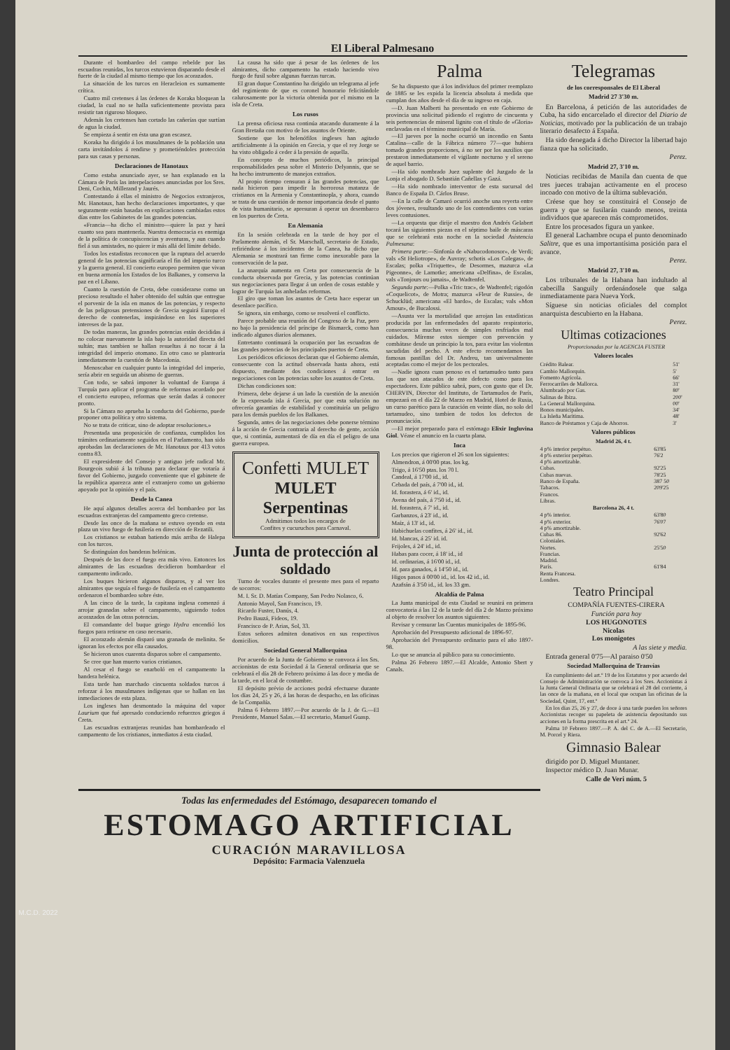El Liberal Palmesano
Durante el bombardeo del campo rebelde por las escuadras reunidas, los turcos estuvieron disparando desde el fuerte de la ciudad al mismo tiempo que los acorazados.
La situación de los turcos en Heracleion es sumamente crítica.
Cuatro mil cretenses á las órdenes de Koraka bloquean la ciudad, la cual no se halla suficientemente provista para resistir tan riguroso bloqueo.
Además los cretenses han cortado las cañerías que surtían de agua la ciudad.
Se empieza á sentir en ésta una gran escasez.
Koraka ha dirigido á los musulmanes de la población una carta invitándolos á rendirse y prometiéndoles protección para sus casas y personas.
Declaraciones de Hanotaux
Como estaba anunciado ayer, se han explanado en la Cámara de París las interpelaciones anunciadas por los Sres. Deni, Cochin, Millerand y Jaurés.
Contestando á ellas el ministro de Negocios extranjeros, Mr. Hanotaux, han hecho declaraciones importantes, y que seguramente están basadas en explicaciones cambiadas estos días entre los Gabinetes de las grandes potencias.
«Francia—ha dicho el ministro—quiere la paz y hará cuanto sea para mantenerla. Nuestra democracia es enemiga de la política de concupiscencias y aventuras, y aun cuando fiel á sus amistades, no quiere ir más allá del límite debido.
Todos los estadistas reconocen que la ruptura del acuerdo general de las potencias significaría el fin del imperio turco y la guerra general. El concierto europeo permiten que vivan en buena armonía los Estados de los Balkanes, y conserva la paz en el Líbano.
Cuanto la cuestión de Creta, debe considerarse como un precioso resultado el haber obtenido del sultán que entregue el porvenir de la isla en manos de las potencias, y respecto de las peligrosas pretensiones de Grecia seguirá Europa el derecho de contenerlas, inspirándose en los superiores intereses de la paz.
De todas maneras, las grandes potencias están decididas á no colocar nuevamente la isla bajo la autoridad directa del sultán; mas tambien se hallan resueltas á no tocar á la integridad del imperio otomano. En otro caso se plantearía inmediatamente la cuestión de Macedonia.
Menoscabar en cualquier punto la integridad del imperio, sería abrir en seguida un abismo de guerras.
Con todo, se sabrá imponer la voluntad de Europa á Turquía para aplicar el programa de reformas acordado por el concierto europeo, reformas que serán dadas á conocer pronto.
Si la Cámara no aprueba la conducta del Gobierno, puede proponer otra política y otro sistema.
No se trata de criticar, sino de adoptar resoluciones.»
Presentada una proposición de confianza, cumplidos los trámites ordinariamente seguidos en el Parlamento, han sido aprobadas las declaraciones de Mr. Hanotaux por 413 votos contra 83.
El expresidente del Consejo y antiguo jefe radical Mr. Bourgeois subió á la tribuna para declarar que votaría á favor del Gobierno, juzgado conveniente que el gabinete de la república aparezca ante el extranjero como un gobierno apoyado por la opinión y el país.
Desde la Canea
He aquí algunos detalles acerca del bombardeo por las escuadras extranjeras del campamento greco cretense.
Desde las once de la mañana se estuvo oyendo en esta plaza un vivo fuego de fusilería en dirección de Rezatili.
Los cristianos se estaban batiendo más arriba de Halepa con los turcos.
Se distinguían dos banderas helénicas.
Después de las doce el fuego era más vivo. Entonces los almirantes de las escuadras decidieron bombardear el campamento indicado.
Los buques hicieron algunos disparos, y al ver los almirantes que seguía el fuego de fusilería en el campamento ordenaron el bombardeo sobre éste.
A las cinco de la tarde, la capitana inglesa comenzó á arrojar granadas sobre el campamento, siguiendo todos acorazados de las otras potencias.
El comandante del buque griego Hydra encendió los fuegos para retirarse en caso necesario.
El acorazado alemán disparó una granada de melinita. Se ignoran los efectos por ella causados.
Se hicieron unos cuarenta disparos sobre el campamento.
Se cree que han muerto varios cristianos.
Al cesar el fuego se enarboló en el campamento la bandera helénica.
Esta tarde han marchado cincuenta soldados turcos á reforzar á los musulmanes indígenas que se hallan en las inmediaciones de esta plaza.
Los ingleses han desmontado la máquina del vapor Laurium que fué apresado conduciendo refuerzos griegos á Creta.
Las escuadras extranjeras reunidas han bombardeado el campamento de los cristianos, inmediatos á esta ciudad.
La causa ha sido que á pesar de las órdenes de los almirantes, dicho campamento ha estado haciendo vivo fuego de fusil sobre algunas fuerzas turcas.
El gran duque Constantino ha dirigido un telegrama al jefe del regimiento de que es coronel honorario felicitándole calurosamente por la victoria obtenida por el mismo en la isla de Creta.
Los rusos
La prensa oficiosa rusa continúa atacando duramente á la Gran Bretaña con motivo de los asuntos de Oriente.
Sostiene que los helenófilos ingleses han agitado artificialmente á la opinión en Grecia, y que el rey Jorge se ha visto obligado á ceder á la presión de aquella.
En concepto de muchos periódicos, la principal responsabilidades pesa sobre el Misterio Delyannis, que se ha hecho instrumento de manejos extraños.
Al propio tiempo censuran á las grandes potencias, que nada hicieron para impedir la horrorosa matanza de cristianos en la Armenia y Constantinopla, y ahora, cuando se trata de una cuestión de menor importancia desde el punto de vista humanitario, se apresuran á operar un desembarco en los puertos de Creta.
En Alemania
En la sesión celebrada en la tarde de hoy por el Parlamento alemán, el Sr. Marschall, secretario de Estado, refiriéndose á los incidentes de la Canea, ha dicho que Alemania se mostrará tan firme como inexorable para la conservación de la paz.
La anarquía aumenta en Creta por consecuencia de la conducta observada por Grecia, y las potencias continúan sus negociaciones para llegar á un orden de cosas estable y lograr de Turquía las anheladas reformas.
El giro que toman los asuntos de Creta hace esperar un desenlace pacífico.
Se ignora, sin embargo, como se resolverá el conflicto.
Parece probable una reunión del Congreso de la Paz, pero no bajo la presidencia del príncipe de Bismarck, como han indicado algunos diarios alemanes.
Entretanto continuará la ocupación por las escuadras de las grandes potencias de los principales puertos de Creta.
Los periódicos oficiosos declaran que el Gobierno alemán, consecuente con la actitud observada hasta ahora, está dispuesto, mediante dos condiciones á entrar en negociaciones con las potencias sobre los asuntos de Creta.
Dichas condiciones son:
Primera, debe dejarse á un lado la cuestión de la anexión de la expresada isla á Grecia, por que esta solución no ofrecería garantías de estabilidad y constituiría un peligro para los demás pueblos de los Balkanes.
Segunda, antes de las negociaciones debe ponerse término á la acción de Grecia contraria al derecho de gente, acción que, si continúa, aumentará de día en día el peligro de una guerra europea.
Confetti MULET
MULET Serpentinas
Admitimos todos los encargos de
Confites y cucuruchos para Carnaval.
Junta de protección al soldado
Turno de vocales durante el presente mes para el reparto de socorros:
M. I. Sr. D. Matías Company, San Pedro Nolasco, 6.
Antonio Mayol, San Francisco, 19.
Ricardo Fuster, Danús, 4.
Pedro Bauzá, Fideos, 19.
Francisco de P. Arias, Sol, 33.
Estos señores admiten donativos en sus respectivos domicilios.
Sociedad General Mallorquina
Por acuerdo de la Junta de Gobierno se convoca á los Srs. accionistas de esta Sociedad á la General ordinaria que se celebrará el día 28 de Febrero próximo á las doce y media de la tarde, en el local de costumbre.
El depósito prévio de acciones podrá efectuarse durante los días 24, 25 y 26, á las horas de despacho, en las oficinas de la Compañía.
Palma 6 Febrero 1897.—Por acuerdo de la J. de G.—El Presidente, Manuel Salas.—El secretario, Manuel Guasp.
Palma
Se ha dispuesto que á los individuos del primer reemplazo de 1885 se les expida la licencia absoluta á medida que cumplan dos años desde el día de su ingreso en caja.
—D. Juan Malberti ha presentado en este Gobierno de provincia una solicitud pidiendo el registro de cincuenta y seis pertenencias de mineral lignito con el título de «Gloria» enclavadas en el término municipal de María.
—El jueves por la noche ocurrió un incendio en Santa Catalina—calle de la Fábrica número 77—que hubiera tomado grandes proporciones, á no ser por los auxilios que prestaron inmediatamente el vigilante nocturno y el sereno de aquel barrio.
—Ha sido nombrado Juez suplente del Juzgado de la Lonja el abogado D. Sebastián Cañellas y Gazá.
—Ha sido nombrado interventor de esta sucursal del Banco de España D. Cárlos Bruse.
—En la calle de Camaró ocurrió anoche una reyerta entre dos jóvenes, resultando uno de los contendientes con varias leves contusiones.
—La orquesta que dirije el maestro don Andrés Gelabert tocará las siguientes piezas en el séptimo baile de máscaras que se celebrará esta noche en la sociedad Asistencia Palmesana:
Primera parte:—Sinfonía de «Nabucodonosor», de Verdi; vals «St Heliotrope», de Auvray; schotis «Los Colegas», de Escalas; polka «Triquette», de Desormes, mazurca «La Pigeonne», de Lamotke; americana «Delfina», de Escalas, vals «Tonjours ou jamais», de Wadtenfel.
Segunda parte:—Polka «Tric trac», de Wadtenfel; rigodón «Coquelicot», de Motra; mazurca «Fleur de Russie», de Schucklüd; americana «El bardo», de Escalas; vals «Mon Amour», de Bucalossi.
—Asusta ver la mortalidad que arrojan las estadísticas producida por las enfermedades del aparato respiratorio, consecuencia muchas veces de simples resfriados mal cuidados. Mírense estos siempre con prevención y combátase desde un principio la tos, para evitar las violentas sacudidas del pecho. A este efecto recomendamos las famosas pastillas del Dr. Andreu, tan universalmente aceptadas como el mejor de los pectorales.
—Nadie ignora cuan penoso es el tartamudeo tanto para los que son atacados de este defecto como para los espectadores. Este público sabrá, pues, con gusto que el Dr. CHERVIN, Director del Instituto, de Tartamudos de París, empezará en el día 22 de Marzo en Madrid, Hotel de Rusia, un curso parético para la curación en veinte días, no solo del tartamudeo, sino tambien de todos los defectos de pronunciación.
—El mejor preparado para el estómago Elixir Ingluvina Giol. Véase el anuncio en la cuarta plana.
Inca
Los precios que rigieron el 26 son los siguientes:
Almendron, á 00'00 ptas. los kg.
Trigo, á 16'50 ptas. los 70 l.
Candeal, á 17'00 id., id.
Cebada del país, á 7'00 id., id.
Id. forastera, á 6' id., id.
Avena del país, á 7'50 id., id.
Id. forastera, á 7' id., id.
Garbanzos, á 23' id., id.
Maíz, á 13' id., id.
Habichuelas confites, á 26' id., id.
Id. blancas, á 25' id. id.
Frijoles, á 24' id., id.
Habas para cocer, á 18' id., id
Id. ordinarias, á 16'00 id., id.
Id. para ganados, á 14'50 id., id.
Higos pasos á 00'00 id., id. los 42 id., id.
Azafrán á 3'50 id., id. los 33 gm.
Alcaldía de Palma
La Junta municipal de esta Ciudad se reunirá en primera convocatoria á las 12 de la tarde del día 2 de Marzo próximo al objeto de resolver los asuntos siguientes:
Revisar y censurar las Cuentas municipales de 1895-96.
Aprobación del Presupuesto adicional de 1896-97.
Aprobación del Presupuesto ordinario para el año 1897-98.
Lo que se anuncia al público para su conocimiento.
Palma 26 Febrero 1897.—El Alcalde, Antonio Sbert y Canals.
Telegramas
de los corresponsales de El Liberal
Madrid 27 3'30 m.
En Barcelona, á petición de las autoridades de Cuba, ha sido encarcelado el director del Diario de Noticias, motivado por la publicación de un trabajo literario desafecto á España.
Ha sido denegada á dicho Director la libertad bajo fianza que ha solicitado.
Perez.
Madrid 27, 3'10 m.
Noticias recibidas de Manila dan cuenta de que tres jueces trabajan activamente en el proceso incoado con motivo de la última sublevación.
Créese que hoy se constituirá el Consejo de guerra y que se fusilarán cuando menos, treinta individuos que aparecen más comprometidos.
Entre los procesados figura un yankee.
El general Lachambre ocupa el punto denominado Salitre, que es una importantísima posición para el avance.
Perez.
Madrid 27, 3'10 m.
Los tribunales de la Habana han indultado al cabecilla Sanguily ordenándosele que salga inmediatamente para Nueva York.
Síguese sin noticias oficiales del complot anarquista descubierto en la Habana.
Perez.
Ultimas cotizaciones
Proporcionadas por la AGENCIA FUSTER
Valores locales
| Crédito Balear. | 51' |
| Cambio Mallorquín. | 5' |
| Fomento Agrícola. | 66' |
| Ferrocarriles de Mallorca. | 31' |
| Alumbrado por Gas. | 80' |
| Salinas de Ibiza. | 200' |
| La General Mallorquina. | 00' |
| Bonos municipales. | 34' |
| La Isleña Marítima. | 48' |
| Banco de Préstamos y Caja de Ahorros. | 3' |
Valores públicos
| Madrid 26, 4 t. | |
| --- | --- |
| 4 p% interior perpétuo. | 63'85 |
| 4 p% exterior perpétuo. | 76'2 |
| 4 p% amortizable. | |
| Cubas. | 92'25 |
| Cubas nuevas. | 78'25 |
| Banco de España. | 387 50 |
| Tabacos. | 209'25 |
| Francos. | |
| Libras. | |
| Barcelona 26, 4 t. | |
| 4 p% interior. | 63'80 |
| 4 p% exterior. | 76'07 |
| 4 p% amortizable. | |
| Cubas 86. | 92'62 |
| Coloniales. | |
| Nortes. | 25'50 |
| Francias. | |
| Madrid. | |
| París. | 61'84 |
| Renta Francesa. | |
| Londres. | |
Teatro Principal
COMPAÑÍA FUENTES-CIRERA
Función para hoy
LOS HUGONOTES
Nicolas
Los monigotes
A las siete y media.
Entrada general 0'75—Al paraiso 0'50
Sociedad Mallorquina de Tranvías
En cumplimiento del art.º 19 de los Estatutos y por acuerdo del Consejo de Administración se convoca á los Sres. Accionistas á la Junta General Ordinaria que se celebrará el 28 del corriente, á las once de la mañana, en el local que ocupan las oficinas de la Sociedad, Quint, 17, ent.º
En los días 25, 26 y 27, de doce á una tarde pueden los señores Accionistas recoger su papeleta de asistencia depositando sus acciones en la forma prescrita en el art.º 24.
Palma 10 Febrero 1897.—P. A. del C. de A.—El Secretario, M. Porcel y Riera.
Gimnasio Balear
dirigido por D. Miguel Muntaner.
Inspector médico D. Juan Munar.
Calle de Veri núm. 5
Todas las enfermedades del Estómago, desaparecen tomando el
ESTOMAGO ARTIFICIAL
CURACIÓN MARAVILLOSA
Depósito: Farmacia Valenzuela
M.C.D. 2022